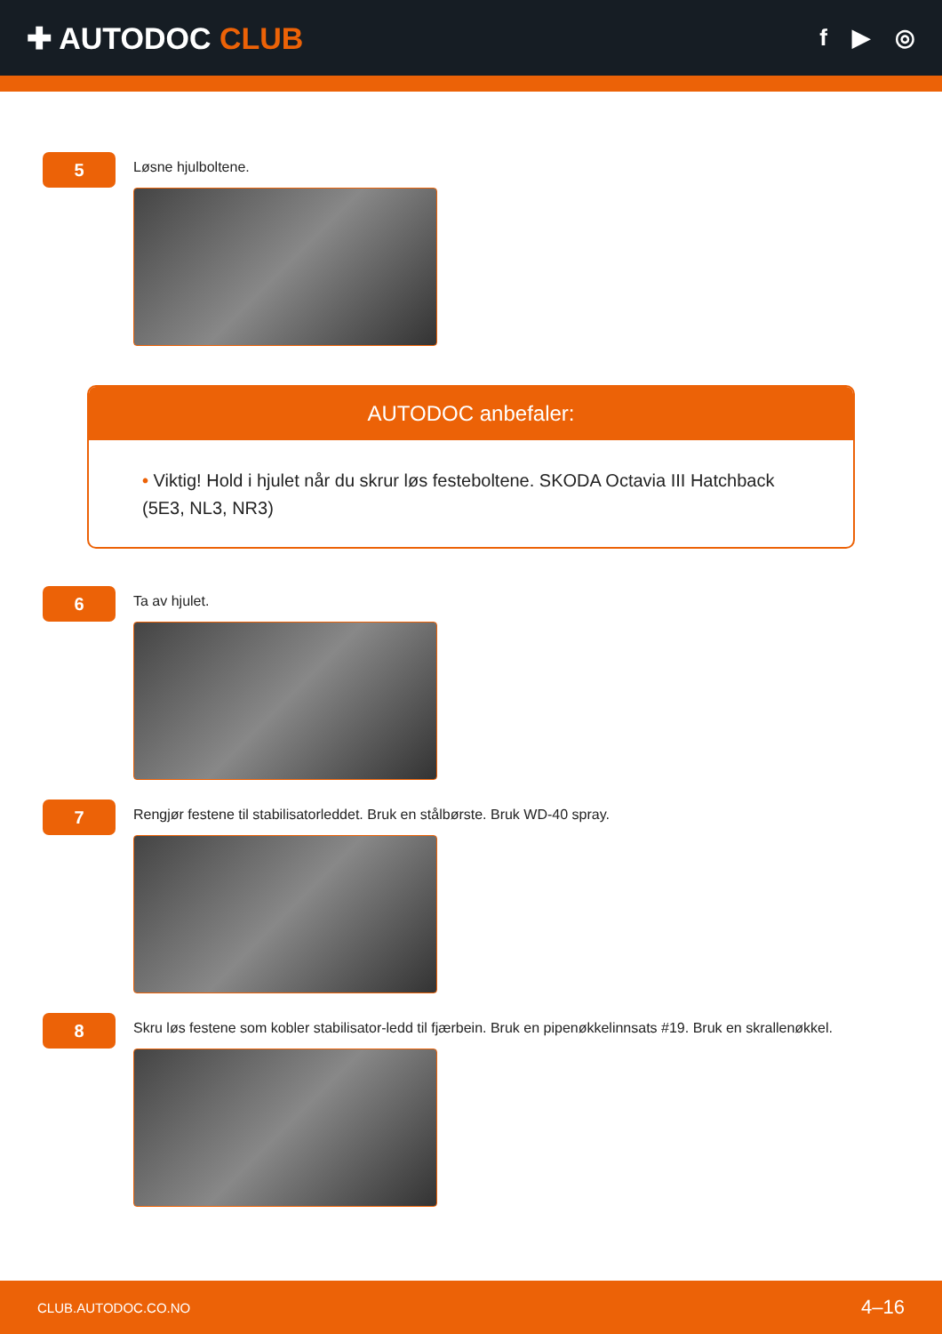✚ AUTODOC CLUB
f ▶ ◎
5
Løsne hjulboltene.
AUTODOC anbefaler:
• Viktig! Hold i hjulet når du skrur løs festeboltene. SKODA Octavia III Hatchback (5E3, NL3, NR3)
6
Ta av hjulet.
7
Rengjør festene til stabilisatorleddet. Bruk en stålbørste. Bruk WD-40 spray.
8
Skru løs festene som kobler stabilisator-ledd til fjærbein. Bruk en pipenøkkelinnsats #19. Bruk en skrallenøkkel.
CLUB.AUTODOC.CO.NO 4–16